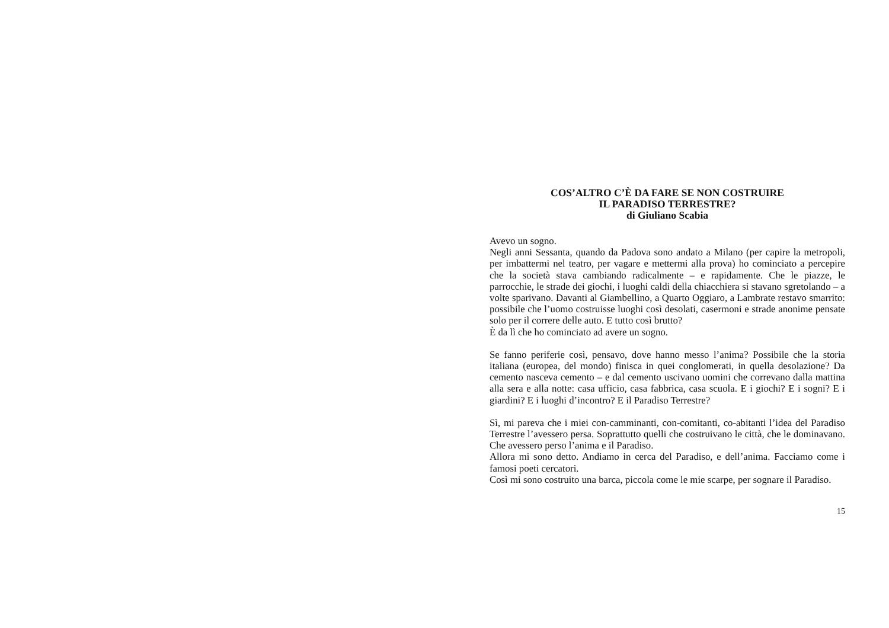COS’ALTRO C’È DA FARE SE NON COSTRUIRE
IL PARADISO TERRESTRE?
di Giuliano Scabia
Avevo un sogno.
Negli anni Sessanta, quando da Padova sono andato a Milano (per capire la metropoli, per imbattermi nel teatro, per vagare e mettermi alla prova) ho cominciato a percepire che la società stava cambiando radicalmente – e rapidamente. Che le piazze, le parrocchie, le strade dei giochi, i luoghi caldi della chiacchiera si stavano sgretolando – a volte sparivano. Davanti al Giambellino, a Quarto Oggiaro, a Lambrate restavo smarrito: possibile che l’uomo costruisse luoghi così desolati, casermoni e strade anonime pensate solo per il correre delle auto. E tutto così brutto?
È da lì che ho cominciato ad avere un sogno.
Se fanno periferie così, pensavo, dove hanno messo l’anima? Possibile che la storia italiana (europea, del mondo) finisca in quei conglomerati, in quella desolazione? Da cemento nasceva cemento – e dal cemento uscivano uomini che correvano dalla mattina alla sera e alla notte: casa ufficio, casa fabbrica, casa scuola. E i giochi? E i sogni? E i giardini? E i luoghi d’incontro? E il Paradiso Terrestre?
Sì, mi pareva che i miei con-camminanti, con-comitanti, co-abitanti l’idea del Paradiso Terrestre l’avessero persa. Soprattutto quelli che costruivano le città, che le dominavano. Che avessero perso l’anima e il Paradiso.
Allora mi sono detto. Andiamo in cerca del Paradiso, e dell’anima. Facciamo come i famosi poeti cercatori.
Così mi sono costruito una barca, piccola come le mie scarpe, per sognare il Paradiso.
15